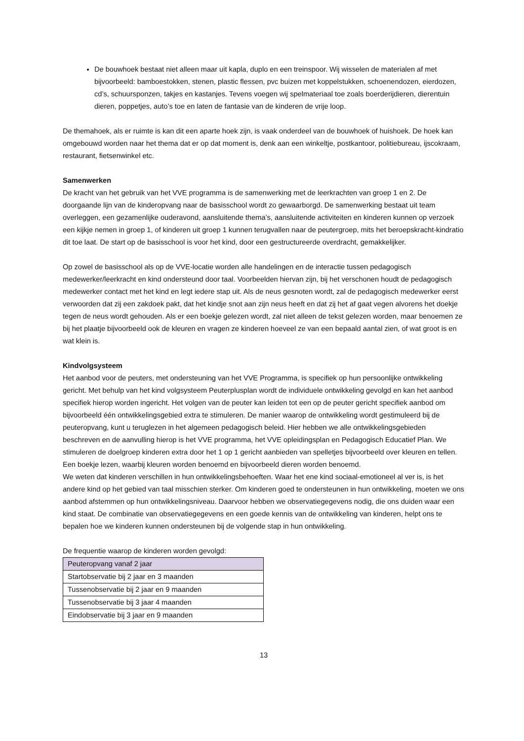De bouwhoek bestaat niet alleen maar uit kapla, duplo en een treinspoor. Wij wisselen de materialen af met bijvoorbeeld: bamboestokken, stenen, plastic flessen, pvc buizen met koppelstukken, schoenendozen, eierdozen, cd’s, schuursponzen, takjes en kastanjes. Tevens voegen wij spelmateriaal toe zoals boerderijdieren, dierentuin dieren, poppetjes, auto’s toe en laten de fantasie van de kinderen de vrije loop.
De themahoek, als er ruimte is kan dit een aparte hoek zijn, is vaak onderdeel van de bouwhoek of huishoek. De hoek kan omgebouwd worden naar het thema dat er op dat moment is, denk aan een winkeltje, postkantoor, politiebureau, ijscokraam, restaurant, fietsenwinkel etc.
Samenwerken
De kracht van het gebruik van het VVE programma is de samenwerking met de leerkrachten van groep 1 en 2. De doorgaande lijn van de kinderopvang naar de basisschool wordt zo gewaarborgd. De samenwerking bestaat uit team overleggen, een gezamenlijke ouderavond, aansluitende thema’s, aansluitende activiteiten en kinderen kunnen op verzoek een kijkje nemen in groep 1, of kinderen uit groep 1 kunnen terugvallen naar de peutergroep, mits het beroepskracht-kindratio dit toe laat. De start op de basisschool is voor het kind, door een gestructureerde overdracht, gemakkelijker.
Op zowel de basisschool als op de VVE-locatie worden alle handelingen en de interactie tussen pedagogisch medewerker/leerkracht en kind ondersteund door taal. Voorbeelden hiervan zijn, bij het verschonen houdt de pedagogisch medewerker contact met het kind en legt iedere stap uit. Als de neus gesnoten wordt, zal de pedagogisch medewerker eerst verwoorden dat zij een zakdoek pakt, dat het kindje snot aan zijn neus heeft en dat zij het af gaat vegen alvorens het doekje tegen de neus wordt gehouden. Als er een boekje gelezen wordt, zal niet alleen de tekst gelezen worden, maar benoemen ze bij het plaatje bijvoorbeeld ook de kleuren en vragen ze kinderen hoeveel ze van een bepaald aantal zien, of wat groot is en wat klein is.
Kindvolgsysteem
Het aanbod voor de peuters, met ondersteuning van het VVE Programma, is specifiek op hun persoonlijke ontwikkeling gericht. Met behulp van het kind volgsysteem Peuterplusplan wordt de individuele ontwikkeling gevolgd en kan het aanbod specifiek hierop worden ingericht. Het volgen van de peuter kan leiden tot een op de peuter gericht specifiek aanbod om bijvoorbeeld één ontwikkelingsgebied extra te stimuleren. De manier waarop de ontwikkeling wordt gestimuleerd bij de peuteropvang, kunt u teruglezen in het algemeen pedagogisch beleid. Hier hebben we alle ontwikkelingsgebieden beschreven en de aanvulling hierop is het VVE programma, het VVE opleidingsplan en Pedagogisch Educatief Plan. We stimuleren de doelgroep kinderen extra door het 1 op 1 gericht aanbieden van spelletjes bijvoorbeeld over kleuren en tellen. Een boekje lezen, waarbij kleuren worden benoemd en bijvoorbeeld dieren worden benoemd.
We weten dat kinderen verschillen in hun ontwikkelingsbehoeften. Waar het ene kind sociaal-emotioneel al ver is, is het andere kind op het gebied van taal misschien sterker. Om kinderen goed te ondersteunen in hun ontwikkeling, moeten we ons aanbod afstemmen op hun ontwikkelingsniveau. Daarvoor hebben we observatiegegevens nodig, die ons duiden waar een kind staat. De combinatie van observatiegegevens en een goede kennis van de ontwikkeling van kinderen, helpt ons te bepalen hoe we kinderen kunnen ondersteunen bij de volgende stap in hun ontwikkeling.
De frequentie waarop de kinderen worden gevolgd:
| Peuteropvang vanaf 2 jaar |
| Startobservatie bij 2 jaar en 3 maanden |
| Tussenobservatie bij 2 jaar en 9 maanden |
| Tussenobservatie bij 3 jaar 4 maanden |
| Eindobservatie bij 3 jaar en 9 maanden |
13